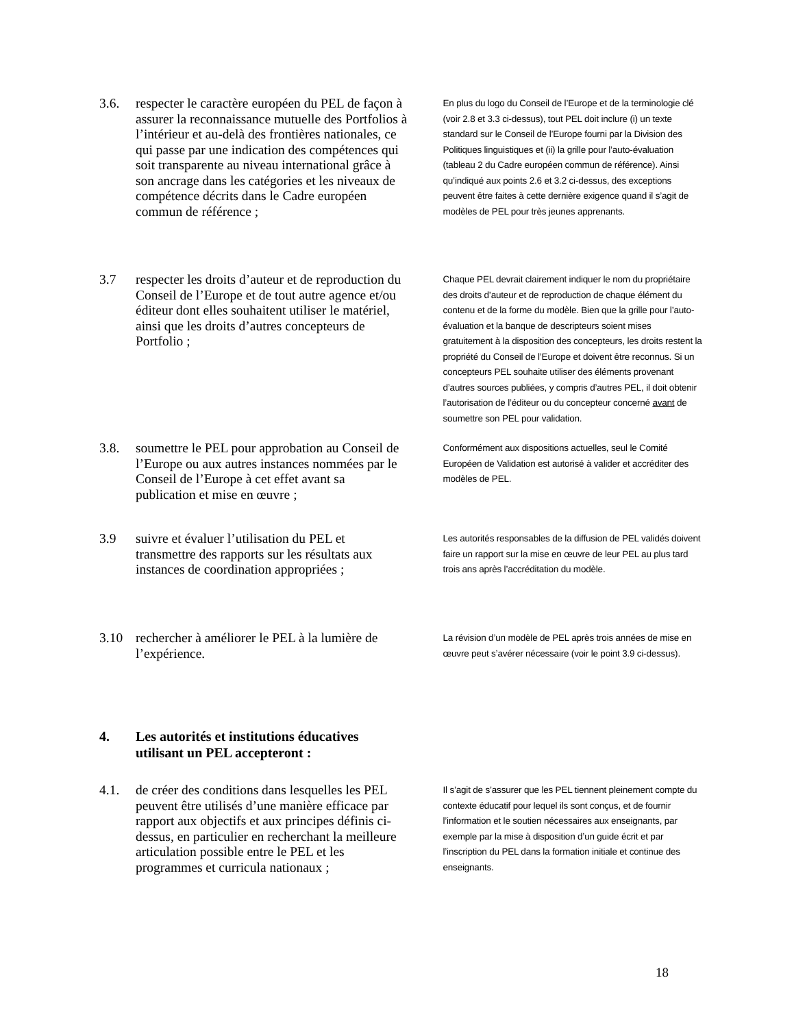3.6. respecter le caractère européen du PEL de façon à assurer la reconnaissance mutuelle des Portfolios à l’intérieur et au-delà des frontières nationales, ce qui passe par une indication des compétences qui soit transparente au niveau international grâce à son ancrage dans les catégories et les niveaux de compétence décrits dans le Cadre européen commun de référence ;
En plus du logo du Conseil de l’Europe et de la terminologie clé (voir 2.8 et 3.3 ci-dessus), tout PEL doit inclure (i) un texte standard sur le Conseil de l’Europe fourni par la Division des Politiques linguistiques et (ii) la grille pour l’auto-évaluation (tableau 2 du Cadre européen commun de référence). Ainsi qu’indiqué aux points 2.6 et 3.2 ci-dessus, des exceptions peuvent être faites à cette dernière exigence quand il s’agit de modèles de PEL pour très jeunes apprenants.
3.7 respecter les droits d’auteur et de reproduction du Conseil de l’Europe et de tout autre agence et/ou éditeur dont elles souhaitent utiliser le matériel, ainsi que les droits d’autres concepteurs de Portfolio ;
Chaque PEL devrait clairement indiquer le nom du propriétaire des droits d’auteur et de reproduction de chaque élément du contenu et de la forme du modèle. Bien que la grille pour l’auto-évaluation et la banque de descripteurs soient mises gratuitement à la disposition des concepteurs, les droits restent la propriété du Conseil de l’Europe et doivent être reconnus. Si un concepteurs PEL souhaite utiliser des éléments provenant d’autres sources publiées, y compris d’autres PEL, il doit obtenir l’autorisation de l’éditeur ou du concepteur concerné avant de soumettre son PEL pour validation.
3.8. soumettre le PEL pour approbation au Conseil de l’Europe ou aux autres instances nommées par le Conseil de l’Europe à cet effet avant sa publication et mise en œuvre ;
Conformément aux dispositions actuelles, seul le Comité Européen de Validation est autorisé à valider et accréditer des modèles de PEL.
3.9 suivre et évaluer l’utilisation du PEL et transmettre des rapports sur les résultats aux instances de coordination appropriées ;
Les autorités responsables de la diffusion de PEL validés doivent faire un rapport sur la mise en œuvre de leur PEL au plus tard trois ans après l’accréditation du modèle.
3.10 rechercher à améliorer le PEL à la lumière de l’expérience.
La révision d’un modèle de PEL après trois années de mise en œuvre peut s’avérer nécessaire (voir le point 3.9 ci-dessus).
4. Les autorités et institutions éducatives
utilisant un PEL accepteront :
4.1. de créer des conditions dans lesquelles les PEL peuvent être utilisés d’une manière efficace par rapport aux objectifs et aux principes définis ci-dessus, en particulier en recherchant la meilleure articulation possible entre le PEL et les programmes et curricula nationaux ;
Il s’agit de s’assurer que les PEL tiennent pleinement compte du contexte éducatif pour lequel ils sont conçus, et de fournir l’information et le soutien nécessaires aux enseignants, par exemple par la mise à disposition d’un guide écrit et par l’inscription du PEL dans la formation initiale et continue des enseignants.
18